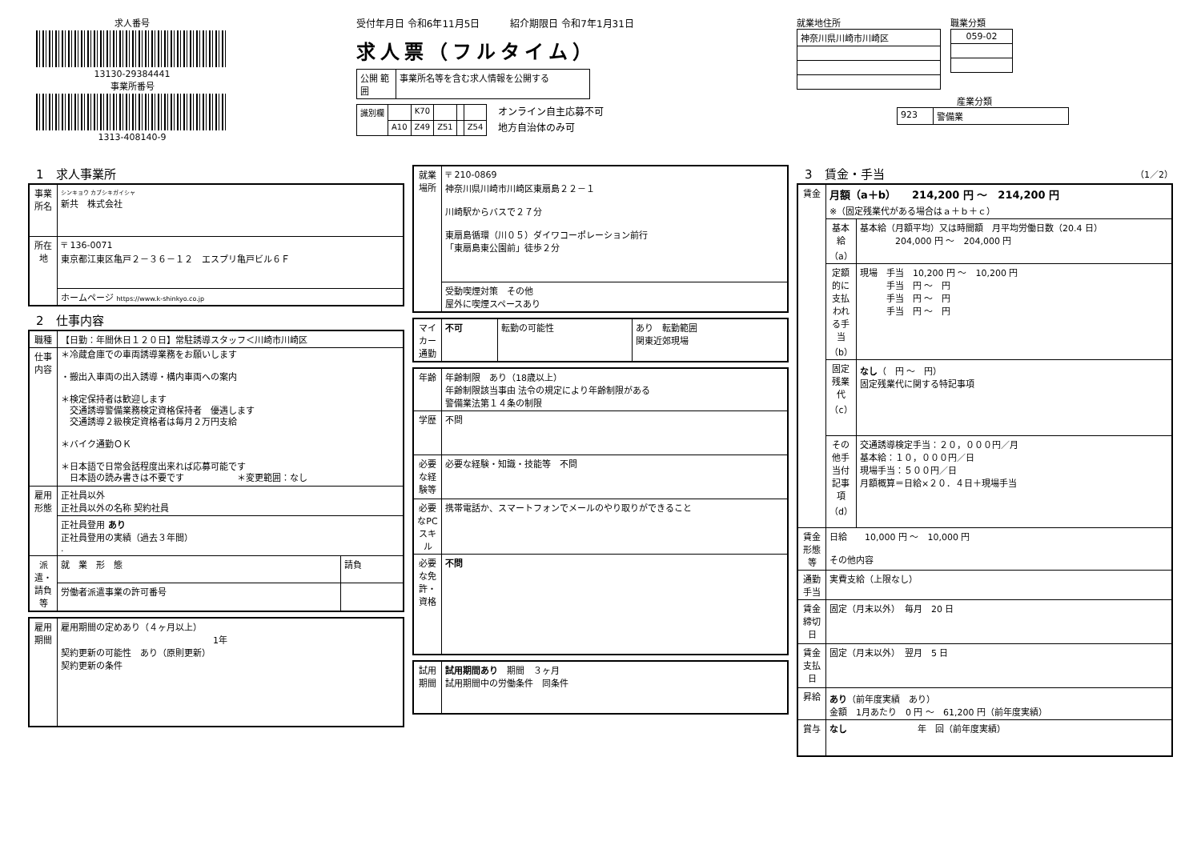求人番号
13130-29384441
事業所番号
1313-408140-9
受付年月日 令和6年11月5日 紹介期限日 令和7年1月31日
求人票（フルタイム）
| 公開 範囲 | 事業所名等を含む求人情報を公開する |
| 識別欄 | | K70 | | | |
| | A10 | Z49 | Z51 | | Z54 |
オンライン自主応募不可
地方自治体のみ可
就業地住所
| 神奈川県川崎市川崎区 |
職業分類
| 059-02 |
産業分類
| 923 | 警備業 |
1　求人事業所
| 事業所名 | シンキョウ カブシキガイシャ 新共 株式会社 |
| 所在地 | 〒 136-0071 東京都江東区亀戸２－３６－１２ エスプリ亀戸ビル６Ｆ |
| | ホームページ https://www.k-shinkyo.co.jp |
2　仕事内容
| 職種 | 【日勤：年間休日１２０日】常駐誘導スタッフ＜川崎市川崎区 | |
| 仕事内容 | ＊冷蔵倉庫での車両誘導業務をお願いします ・搬出入車両の出入誘導・構内車両への案内 ＊検定保持者は歓迎します 交通誘導警備業務検定資格保持者 優遇します 交通誘導２級検定資格者は毎月２万円支給 ＊バイク通勤ＯＫ ＊日本語で日常会話程度出来れば応募可能です 日本語の読み書きは不要です ＊変更範囲：なし | |
| 雇用形態 | 正社員以外 正社員以外の名称 契約社員 | |
| | 正社員登用 あり 正社員登用の実績（過去３年間） . | |
| 派遣・請負等 | 就 業 形 態 | 請負 |
| | 労働者派遣事業の許可番号 | |
| 雇用期間 | 雇用期間の定めあり（４ヶ月以上） 1年 契約更新の可能性 あり（原則更新） 契約更新の条件 |
| 就業場所 | 〒 210-0869 神奈川県川崎市川崎区東扇島２２－１ 川崎駅からバスで２７分 東扇島循環（川０５）ダイワコーポレーション前行 「東扇島東公園前」徒歩２分 |
| | 受動喫煙対策 その他 屋外に喫煙スペースあり |
| マイカー通勤 | 不可 | 転勤の可能性 | あり 転勤範囲 関東近郊現場 |
| 年齢 | 年齢制限 あり（18歳以上） 年齢制限該当事由 法令の規定により年齢制限がある 警備業法第１４条の制限 |
| 学歴 | 不問 |
| 必要な経験等 | 必要な経験・知識・技能等 不問 |
| 必要なPCスキル | 携帯電話か、スマートフォンでメールのやり取りができること |
| 必要な免許・資格 | 不問 |
| 試用期間 | 試用期間あり 期間 ３ヶ月 試用期間中の労働条件 同条件 |
3　賃金・手当 （1／2）
| 賃金 | 月額（a＋b） 214,200 円 ～ 214,200 円 ※（固定残業代がある場合はａ＋ｂ＋ｃ） | |
| | 基本給（a） | 基本給（月額平均）又は時間額 月平均労働日数（20.4 日） 204,000 円 ～ 204,000 円 |
| | 定額的に支払われる手当（b） | 現場 手当 10,200 円 ～ 10,200 円 手当 円 ～ 円 手当 円 ～ 円 手当 円 ～ 円 |
| | 固定残業代（c） | なし （ 円 ～ 円） 固定残業代に関する特記事項 |
| | その他手当付記事項（d） | 交通誘導検定手当：２０，０００円／月 基本給：１０，０００円／日 現場手当：５００円／日 月額概算＝日給×２０．４日＋現場手当 |
| 賃金形態等 | 日給 10,000 円 ～ 10,000 円 その他内容 | |
| 通勤手当 | 実費支給（上限なし） | |
| 賃金締切日 | 固定（月末以外） 毎月 20 日 | |
| 賃金支払日 | 固定（月末以外） 翌月 5 日 | |
| 昇給 | あり （前年度実績 あり） 金額 1月あたり 0 円 ～ 61,200 円（前年度実績） | |
| 賞与 | なし 年 回（前年度実績） | |